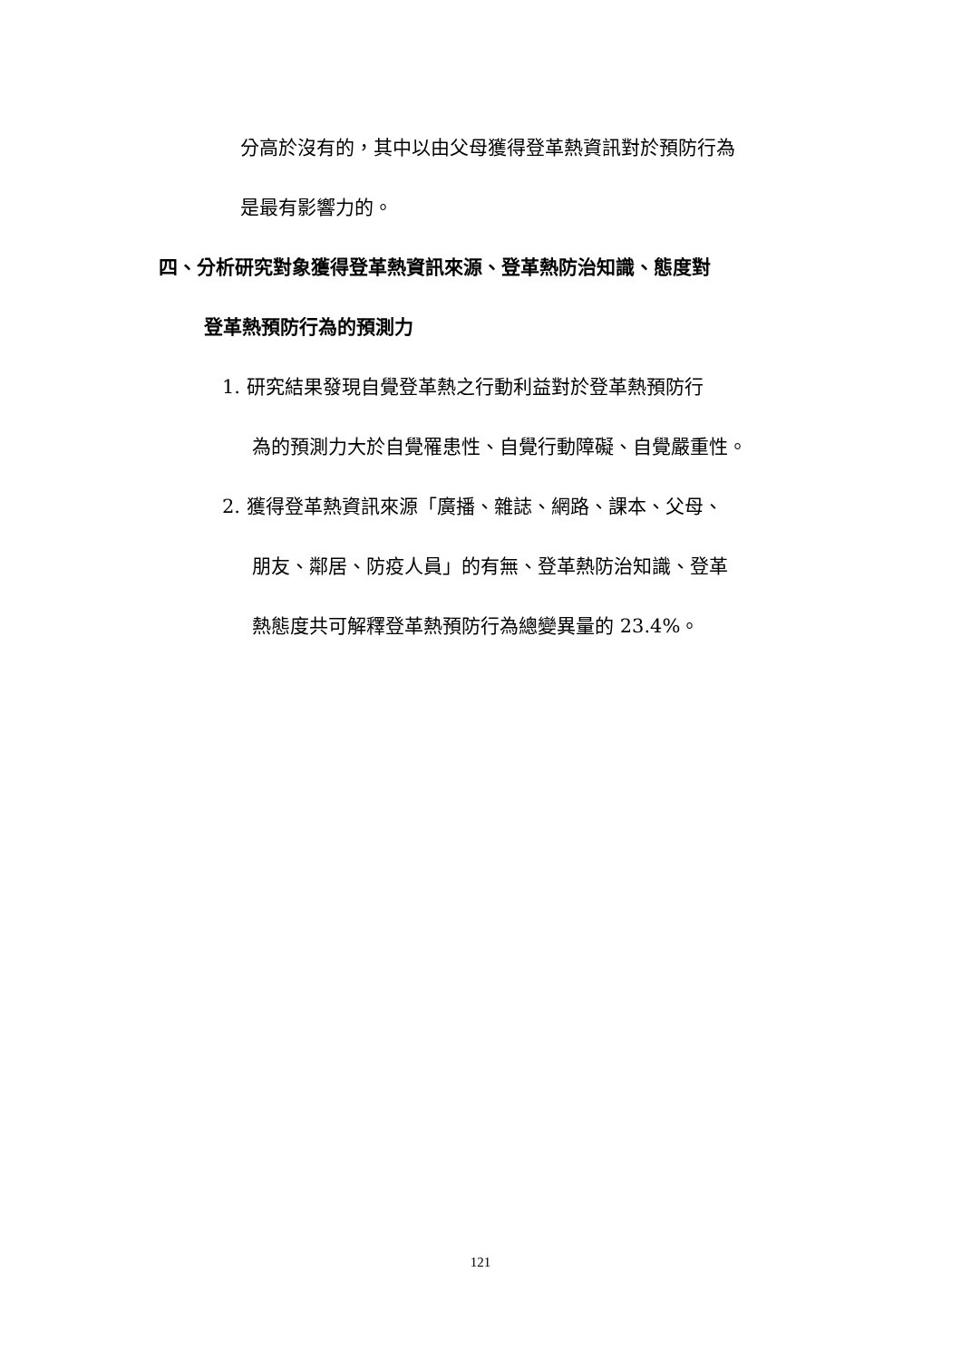分高於沒有的，其中以由父母獲得登革熱資訊對於預防行為
是最有影響力的。
四、分析研究對象獲得登革熱資訊來源、登革熱防治知識、態度對
登革熱預防行為的預測力
1. 研究結果發現自覺登革熱之行動利益對於登革熱預防行
為的預測力大於自覺罹患性、自覺行動障礙、自覺嚴重性。
2. 獲得登革熱資訊來源「廣播、雜誌、網路、課本、父母、
朋友、鄰居、防疫人員」的有無、登革熱防治知識、登革
熱態度共可解釋登革熱預防行為總變異量的 23.4%。
121